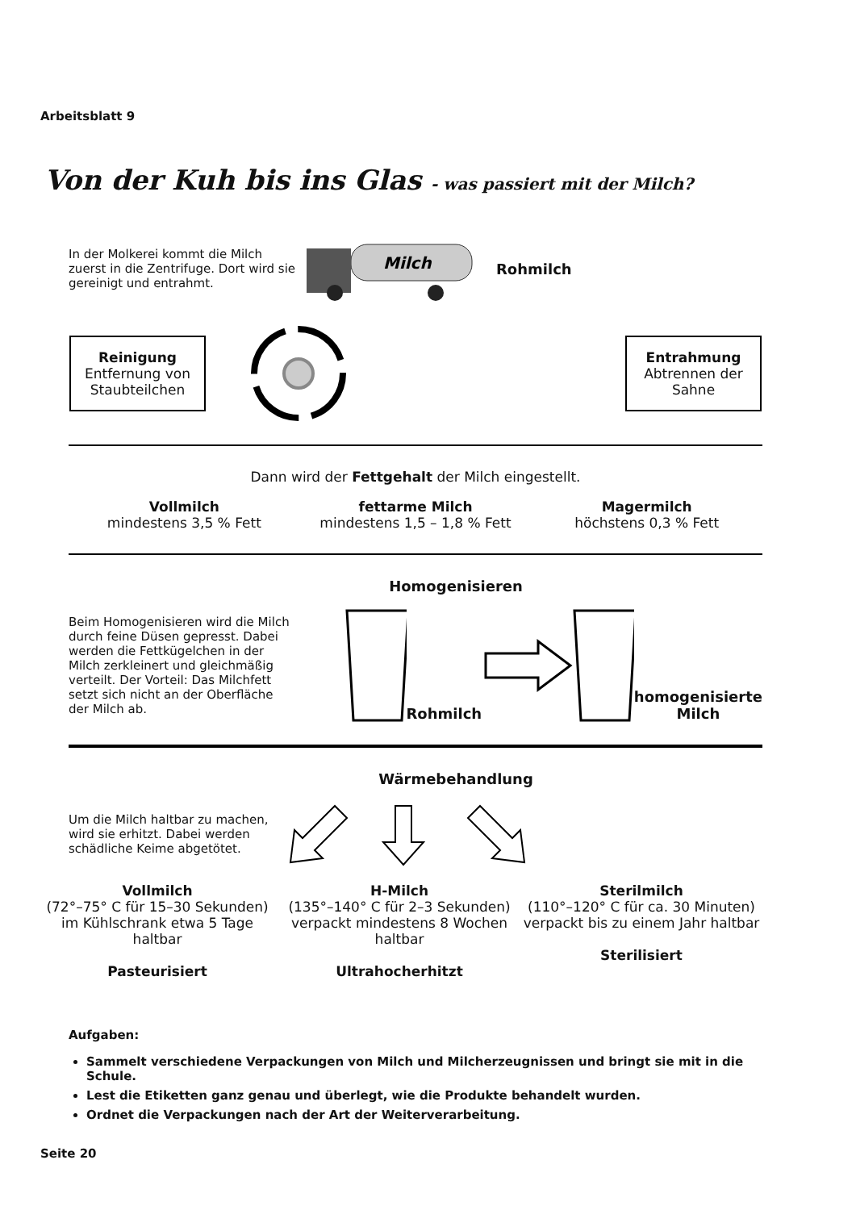Arbeitsblatt 9
Von der Kuh bis ins Glas - was passiert mit der Milch?
In der Molkerei kommt die Milch zuerst in die Zentrifuge. Dort wird sie gereinigt und entrahmt.
Milch
Rohmilch
Reinigung
Entfernung von Staubteilchen
Entrahmung
Abtrennen der Sahne
Dann wird der Fettgehalt der Milch eingestellt.
Vollmilch
mindestens 3,5 % Fett
fettarme Milch
mindestens 1,5 – 1,8 % Fett
Magermilch
höchstens 0,3 % Fett
Homogenisieren
Beim Homogenisieren wird die Milch durch feine Düsen gepresst. Dabei werden die Fettkügelchen in der Milch zerkleinert und gleichmäßig verteilt. Der Vorteil: Das Milchfett setzt sich nicht an der Oberfläche der Milch ab.
Rohmilch homogenisierte
Milch
Wärmebehandlung
Um die Milch haltbar zu machen, wird sie erhitzt. Dabei werden schädliche Keime abgetötet.
Vollmilch
(72°–75° C für 15–30 Sekunden)
im Kühlschrank etwa 5 Tage haltbar
Pasteurisiert
H-Milch
(135°–140° C für 2–3 Sekunden)
verpackt mindestens 8 Wochen haltbar
Ultrahocherhitzt
Sterilmilch
(110°–120° C für ca. 30 Minuten)
verpackt bis zu einem Jahr haltbar
Sterilisiert
Aufgaben:
Sammelt verschiedene Verpackungen von Milch und Milcherzeugnissen und bringt sie mit in die Schule.
Lest die Etiketten ganz genau und überlegt, wie die Produkte behandelt wurden.
Ordnet die Verpackungen nach der Art der Weiterverarbeitung.
Seite 20